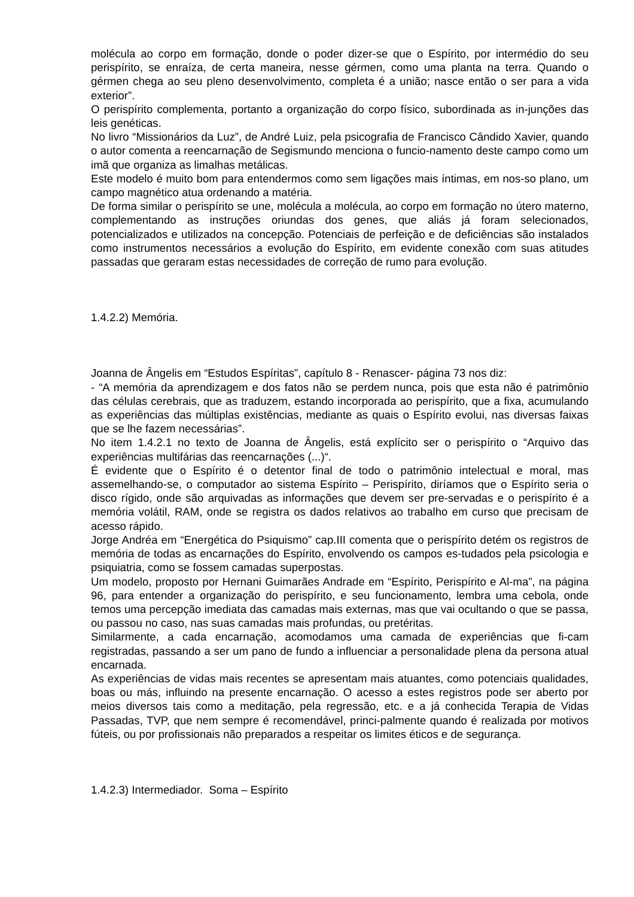molécula ao corpo em formação, donde o poder dizer-se que o Espírito, por intermédio do seu perispírito, se enraíza, de certa maneira, nesse gérmen, como uma planta na terra. Quando o gérmen chega ao seu pleno desenvolvimento, completa é a união; nasce então o ser para a vida exterior”.
O perispírito complementa, portanto a organização do corpo físico, subordinada as in-junções das leis genéticas.
No livro “Missionários da Luz”, de André Luiz, pela psicografia de Francisco Cândido Xavier, quando o autor comenta a reencarnação de Segismundo menciona o funcio-namento deste campo como um imã que organiza as limalhas metálicas.
Este modelo é muito bom para entendermos como sem ligações mais íntimas, em nos-so plano, um campo magnético atua ordenando a matéria.
De forma similar o perispírito se une, molécula a molécula, ao corpo em formação no útero materno, complementando as instruções oriundas dos genes, que aliás já foram selecionados, potencializados e utilizados na concepção. Potenciais de perfeição e de deficiências são instalados como instrumentos necessários a evolução do Espírito, em evidente conexão com suas atitudes passadas que geraram estas necessidades de correção de rumo para evolução.
1.4.2.2) Memória.
Joanna de Ângelis em “Estudos Espíritas”, capítulo 8 - Renascer- página 73 nos diz:
- “A memória da aprendizagem e dos fatos não se perdem nunca, pois que esta não é patrimônio das células cerebrais, que as traduzem, estando incorporada ao perispírito, que a fixa, acumulando as experiências das múltiplas existências, mediante as quais o Espírito evolui, nas diversas faixas que se lhe fazem necessárias”.
No item 1.4.2.1 no texto de Joanna de Ângelis, está explícito ser o perispírito o “Arquivo das experiências multifárias das reencarnações (...)“.
É evidente que o Espírito é o detentor final de todo o patrimônio intelectual e moral, mas assemelhando-se, o computador ao sistema Espírito – Perispírito, diríamos que o Espírito seria o disco rígido, onde são arquivadas as informações que devem ser pre-servadas e o perispírito é a memória volátil, RAM, onde se registra os dados relativos ao trabalho em curso que precisam de acesso rápido.
Jorge Andréa em “Energética do Psiquismo” cap.III comenta que o perispírito detém os registros de memória de todas as encarnações do Espírito, envolvendo os campos es-tudados pela psicologia e psiquiatria, como se fossem camadas superpostas.
Um modelo, proposto por Hernani Guimarães Andrade em “Espírito, Perispírito e Al-ma”, na página 96, para entender a organização do perispírito, e seu funcionamento, lembra uma cebola, onde temos uma percepção imediata das camadas mais externas, mas que vai ocultando o que se passa, ou passou no caso, nas suas camadas mais profundas, ou pretéritas.
Similarmente, a cada encarnação, acomodamos uma camada de experiências que fi-cam registradas, passando a ser um pano de fundo a influenciar a personalidade plena da persona atual encarnada.
As experiências de vidas mais recentes se apresentam mais atuantes, como potenciais qualidades, boas ou más, influindo na presente encarnação. O acesso a estes registros pode ser aberto por meios diversos tais como a meditação, pela regressão, etc. e a já conhecida Terapia de Vidas Passadas, TVP, que nem sempre é recomendável, princi-palmente quando é realizada por motivos fúteis, ou por profissionais não preparados a respeitar os limites éticos e de segurança.
1.4.2.3) Intermediador. Soma – Espírito